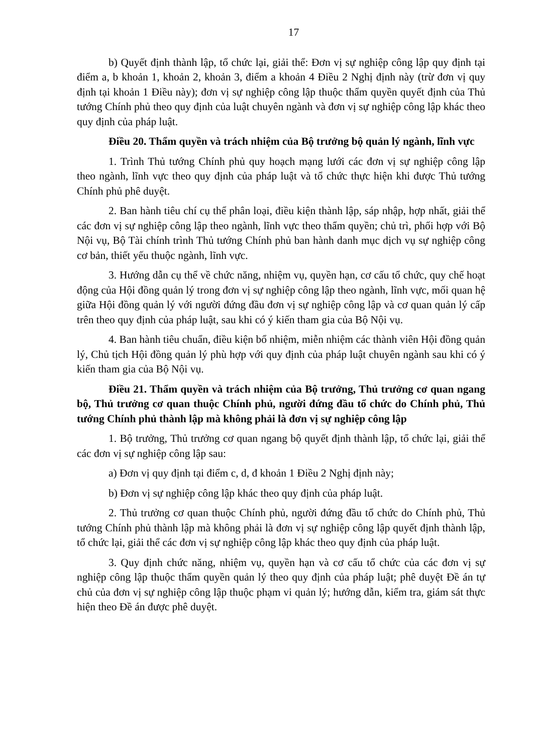17
b) Quyết định thành lập, tổ chức lại, giải thể: Đơn vị sự nghiệp công lập quy định tại điểm a, b khoản 1, khoản 2, khoản 3, điểm a khoản 4 Điều 2 Nghị định này (trừ đơn vị quy định tại khoản 1 Điều này); đơn vị sự nghiệp công lập thuộc thẩm quyền quyết định của Thủ tướng Chính phủ theo quy định của luật chuyên ngành và đơn vị sự nghiệp công lập khác theo quy định của pháp luật.
Điều 20. Thẩm quyền và trách nhiệm của Bộ trưởng bộ quản lý ngành, lĩnh vực
1. Trình Thủ tướng Chính phủ quy hoạch mạng lưới các đơn vị sự nghiệp công lập theo ngành, lĩnh vực theo quy định của pháp luật và tổ chức thực hiện khi được Thủ tướng Chính phủ phê duyệt.
2. Ban hành tiêu chí cụ thể phân loại, điều kiện thành lập, sáp nhập, hợp nhất, giải thể các đơn vị sự nghiệp công lập theo ngành, lĩnh vực theo thẩm quyền; chủ trì, phối hợp với Bộ Nội vụ, Bộ Tài chính trình Thủ tướng Chính phủ ban hành danh mục dịch vụ sự nghiệp công cơ bản, thiết yếu thuộc ngành, lĩnh vực.
3. Hướng dẫn cụ thể về chức năng, nhiệm vụ, quyền hạn, cơ cấu tổ chức, quy chế hoạt động của Hội đồng quản lý trong đơn vị sự nghiệp công lập theo ngành, lĩnh vực, mối quan hệ giữa Hội đồng quản lý với người đứng đầu đơn vị sự nghiệp công lập và cơ quan quản lý cấp trên theo quy định của pháp luật, sau khi có ý kiến tham gia của Bộ Nội vụ.
4. Ban hành tiêu chuẩn, điều kiện bổ nhiệm, miễn nhiệm các thành viên Hội đồng quản lý, Chủ tịch Hội đồng quản lý phù hợp với quy định của pháp luật chuyên ngành sau khi có ý kiến tham gia của Bộ Nội vụ.
Điều 21. Thẩm quyền và trách nhiệm của Bộ trưởng, Thủ trưởng cơ quan ngang bộ, Thủ trưởng cơ quan thuộc Chính phủ, người đứng đầu tổ chức do Chính phủ, Thủ tướng Chính phủ thành lập mà không phải là đơn vị sự nghiệp công lập
1. Bộ trưởng, Thủ trưởng cơ quan ngang bộ quyết định thành lập, tổ chức lại, giải thể các đơn vị sự nghiệp công lập sau:
a) Đơn vị quy định tại điểm c, d, đ khoản 1 Điều 2 Nghị định này;
b) Đơn vị sự nghiệp công lập khác theo quy định của pháp luật.
2. Thủ trưởng cơ quan thuộc Chính phủ, người đứng đầu tổ chức do Chính phủ, Thủ tướng Chính phủ thành lập mà không phải là đơn vị sự nghiệp công lập quyết định thành lập, tổ chức lại, giải thể các đơn vị sự nghiệp công lập khác theo quy định của pháp luật.
3. Quy định chức năng, nhiệm vụ, quyền hạn và cơ cấu tổ chức của các đơn vị sự nghiệp công lập thuộc thẩm quyền quản lý theo quy định của pháp luật; phê duyệt Đề án tự chủ của đơn vị sự nghiệp công lập thuộc phạm vi quản lý; hướng dẫn, kiểm tra, giám sát thực hiện theo Đề án được phê duyệt.